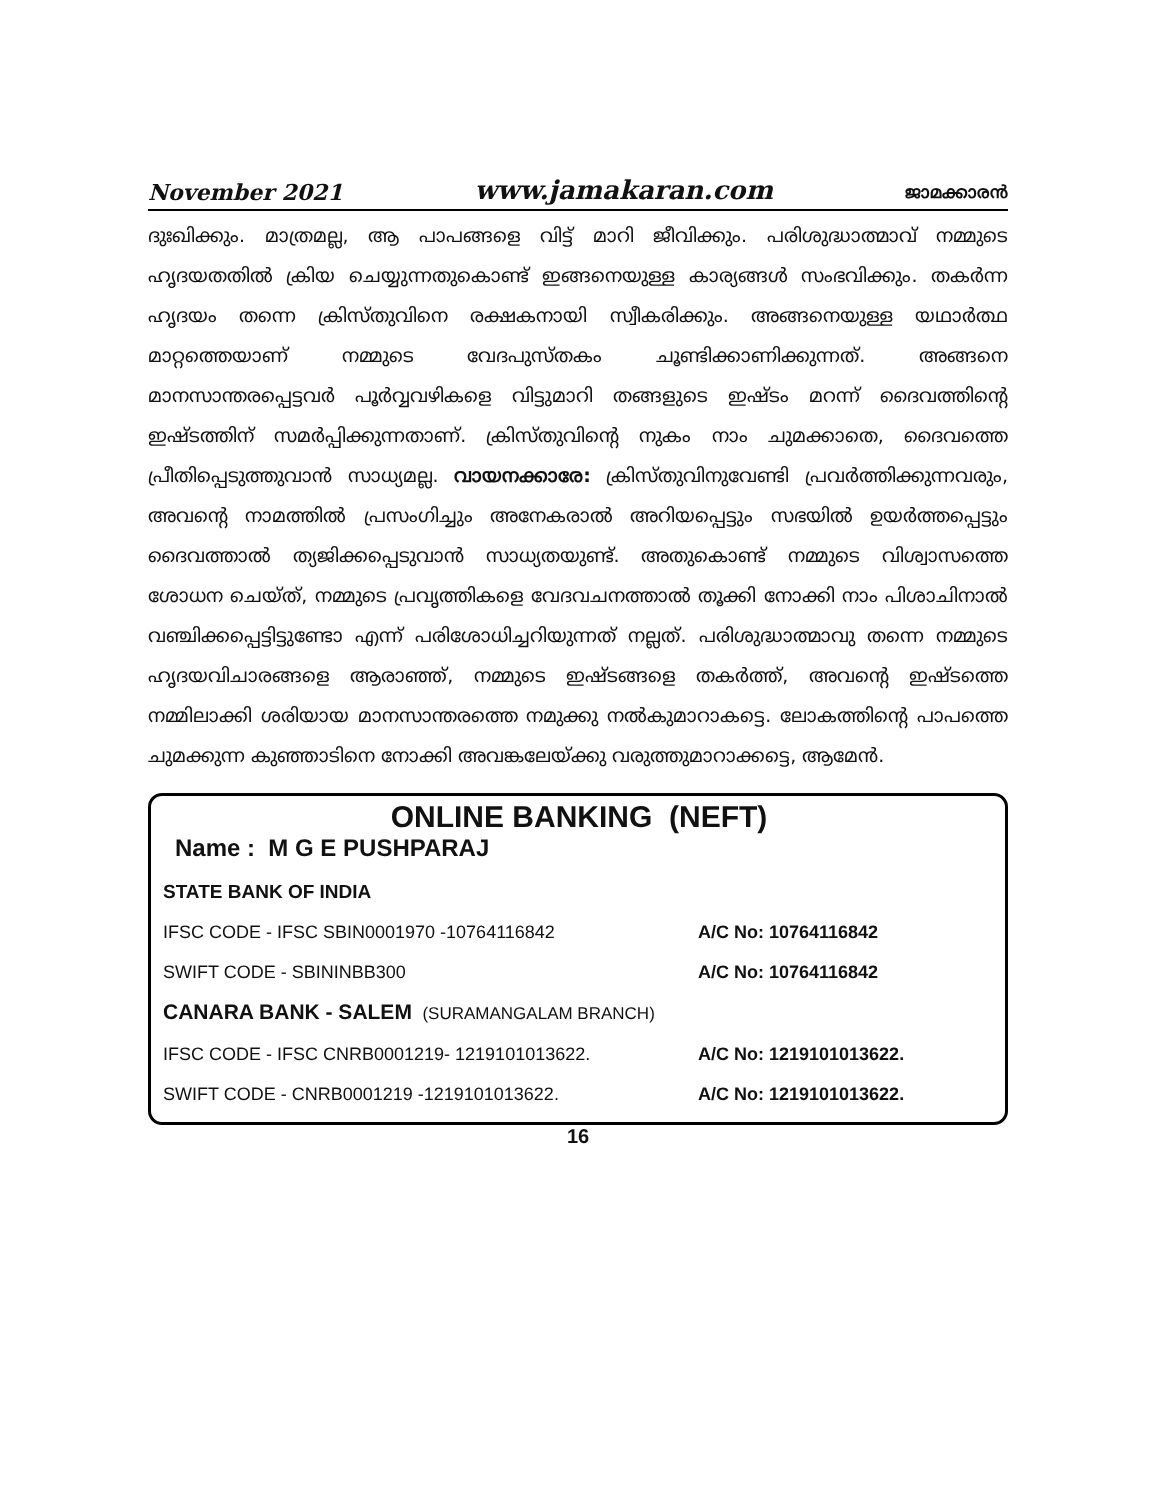November 2021 www.jamakaran.com ജാമക്കാരൻ
ദുഃഖിക്കും. മാത്രമല്ല, ആ പാപങ്ങളെ വിട്ട് മാറി ജീവിക്കും. പരിശുദ്ധാത്മാവ് നമ്മുടെ ഹൃദയതതിൽ ക്രിയ ചെയ്യുന്നതുകൊണ്ട് ഇങ്ങനെയുള്ള കാര്യങ്ങൾ സംഭവിക്കും. തകർന്ന ഹൃദയം തന്നെ ക്രിസ്തുവിനെ രക്ഷകനായി സ്വീകരിക്കും. അങ്ങനെയുള്ള യഥാർത്ഥ മാറ്റത്തെയാണ് നമ്മുടെ വേദപുസ്തകം ചൂണ്ടിക്കാണിക്കുന്നത്. അങ്ങനെ മാനസാന്തരപ്പെട്ടവർ പൂർവ്വവഴികളെ വിട്ടുമാറി തങ്ങളുടെ ഇഷ്ടം മറന്ന് ദൈവത്തിന്റെ ഇഷ്ടത്തിന് സമർപ്പിക്കുന്നതാണ്. ക്രിസ്തുവിന്റെ നുകം നാം ചുമക്കാതെ, ദൈവത്തെ പ്രീതിപ്പെടുത്തുവാൻ സാധ്യമല്ല. വായനക്കാരേ: ക്രിസ്തുവിനുവേണ്ടി പ്രവർത്തിക്കുന്നവരും, അവന്റെ നാമത്തിൽ പ്രസംഗിച്ചും അനേകരാൽ അറിയപ്പെട്ടും സഭയിൽ ഉയർത്തപ്പെട്ടും ദൈവത്താൽ ത്യജിക്കപ്പെടുവാൻ സാധ്യതയുണ്ട്. അതുകൊണ്ട് നമ്മുടെ വിശ്വാസത്തെ ശോധന ചെയ്ത്, നമ്മുടെ പ്രവൃത്തികളെ വേദവചനത്താൽ തൂക്കി നോക്കി നാം പിശാചിനാൽ വഞ്ചിക്കപ്പെട്ടിട്ടുണ്ടോ എന്ന് പരിശോധിച്ചറിയുന്നത് നല്ലത്. പരിശുദ്ധാത്മാവു തന്നെ നമ്മുടെ ഹൃദയവിചാരങ്ങളെ ആരാഞ്ഞ്, നമ്മുടെ ഇഷ്ടങ്ങളെ തകർത്ത്, അവന്റെ ഇഷ്ടത്തെ നമ്മിലാക്കി ശരിയായ മാനസാന്തരത്തെ നമുക്കു നൽകുമാറാകട്ടെ. ലോകത്തിന്റെ പാപത്തെ ചുമക്കുന്ന കുഞ്ഞാടിനെ നോക്കി അവങ്കലേയ്ക്കു വരുത്തുമാറാക്കട്ടെ, ആമേൻ.
ONLINE BANKING (NEFT)
Name : M G E PUSHPARAJ
STATE BANK OF INDIA
IFSC CODE - IFSC SBIN0001970 -10764116842 A/C No: 10764116842
SWIFT CODE - SBININBB300 A/C No: 10764116842
CANARA BANK - SALEM (SURAMANGALAM BRANCH)
IFSC CODE - IFSC CNRB0001219- 1219101013622. A/C No: 1219101013622.
SWIFT CODE - CNRB0001219 -1219101013622. A/C No: 1219101013622.
16